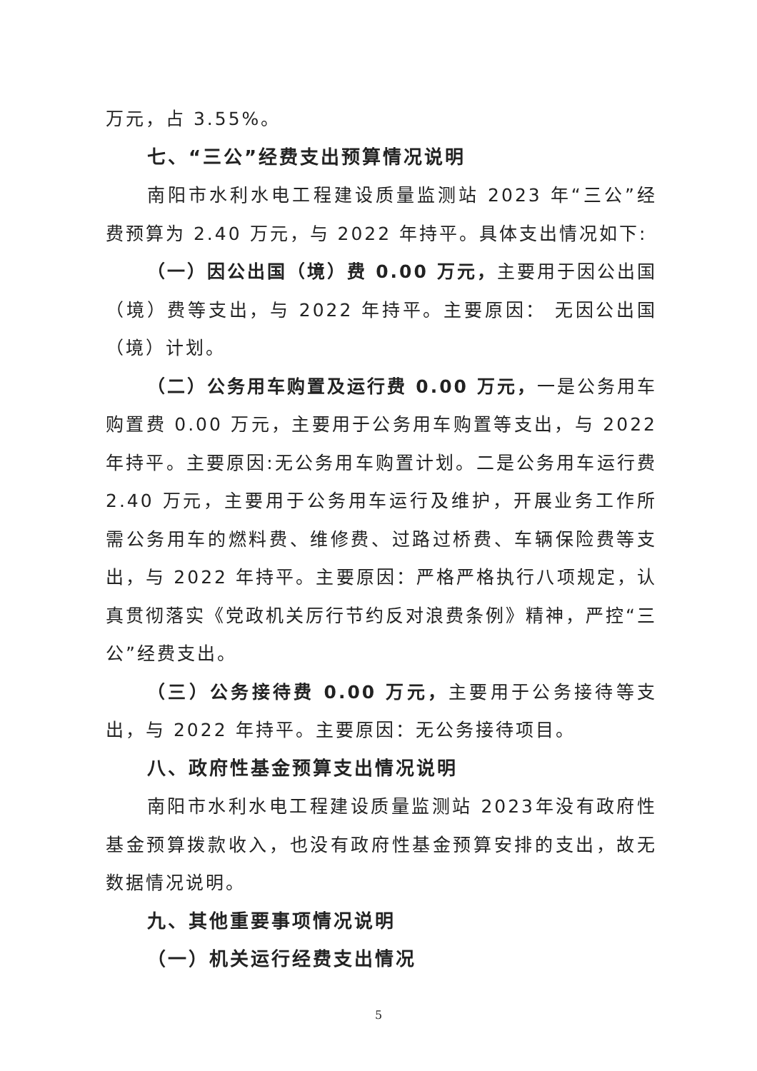万元，占 3.55%。
七、“三公”经费支出预算情况说明
南阳市水利水电工程建设质量监测站 2023 年“三公”经费预算为 2.40 万元，与 2022 年持平。具体支出情况如下:
（一）因公出国（境）费 0.00 万元，主要用于因公出国（境）费等支出，与 2022 年持平。主要原因： 无因公出国（境）计划。
（二）公务用车购置及运行费 0.00 万元，一是公务用车购置费 0.00 万元，主要用于公务用车购置等支出，与 2022 年持平。主要原因:无公务用车购置计划。二是公务用车运行费 2.40 万元，主要用于公务用车运行及维护，开展业务工作所需公务用车的燃料费、维修费、过路过桥费、车辆保险费等支出，与 2022 年持平。主要原因：严格严格执行八项规定，认真贯彻落实《党政机关厉行节约反对浪费条例》精神，严控“三公”经费支出。
（三）公务接待费 0.00 万元，主要用于公务接待等支出，与 2022 年持平。主要原因：无公务接待项目。
八、政府性基金预算支出情况说明
南阳市水利水电工程建设质量监测站 2023年没有政府性基金预算拨款收入，也没有政府性基金预算安排的支出，故无数据情况说明。
九、其他重要事项情况说明
（一）机关运行经费支出情况
5